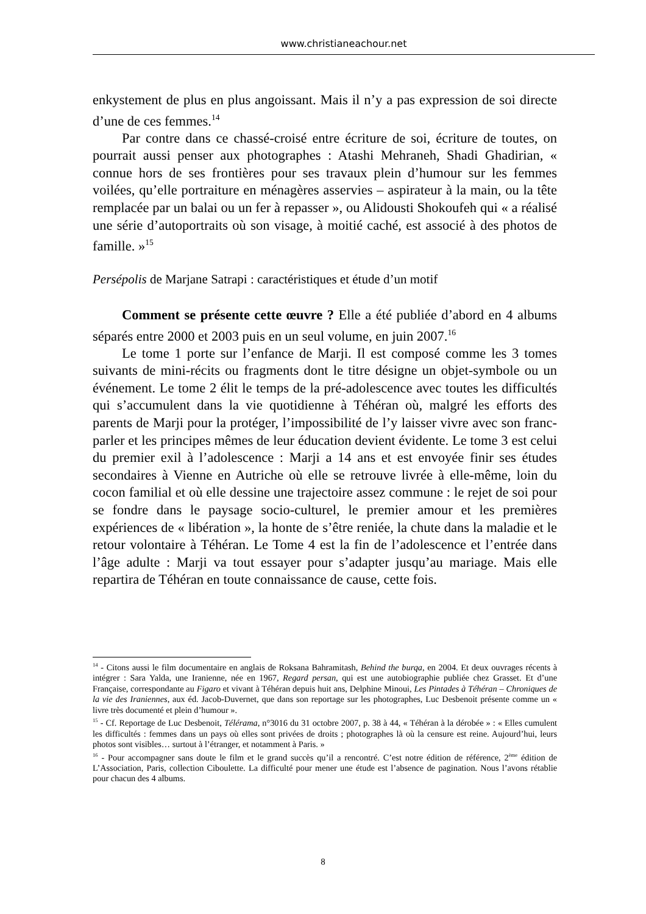www.christianeachour.net
enkystement de plus en plus angoissant. Mais il n’y a pas expression de soi directe d’une de ces femmes.<sup>14</sup>
Par contre dans ce chassé-croisé entre écriture de soi, écriture de toutes, on pourrait aussi penser aux photographes : Atashi Mehraneh, Shadi Ghadirian, « connue hors de ses frontières pour ses travaux plein d’humour sur les femmes voilées, qu’elle portraiture en ménagères asservies – aspirateur à la main, ou la tête remplacée par un balai ou un fer à repasser », ou Alidousti Shokoufeh qui « a réalisé une série d’autoportraits où son visage, à moitié caché, est associé à des photos de famille. »<sup>15</sup>
Persépolis de Marjane Satrapi : caractéristiques et étude d’un motif
Comment se présente cette œuvre ? Elle a été publiée d’abord en 4 albums séparés entre 2000 et 2003 puis en un seul volume, en juin 2007.<sup>16</sup>
Le tome 1 porte sur l’enfance de Marji. Il est composé comme les 3 tomes suivants de mini-récits ou fragments dont le titre désigne un objet-symbole ou un événement. Le tome 2 élit le temps de la pré-adolescence avec toutes les difficultés qui s’accumulent dans la vie quotidienne à Téhéran où, malgré les efforts des parents de Marji pour la protéger, l’impossibilité de l’y laisser vivre avec son franc-parler et les principes mêmes de leur éducation devient évidente. Le tome 3 est celui du premier exil à l’adolescence : Marji a 14 ans et est envoyée finir ses études secondaires à Vienne en Autriche où elle se retrouve livrée à elle-même, loin du cocon familial et où elle dessine une trajectoire assez commune : le rejet de soi pour se fondre dans le paysage socio-culturel, le premier amour et les premières expériences de « libération », la honte de s’être reniée, la chute dans la maladie et le retour volontaire à Téhéran. Le Tome 4 est la fin de l’adolescence et l’entrée dans l’âge adulte : Marji va tout essayer pour s’adapter jusqu’au mariage. Mais elle repartira de Téhéran en toute connaissance de cause, cette fois.
<sup>14</sup> - Citons aussi le film documentaire en anglais de Roksana Bahramitash, Behind the burqa, en 2004. Et deux ouvrages récents à intégrer : Sara Yalda, une Iranienne, née en 1967, Regard persan, qui est une autobiographie publiée chez Grasset. Et d’une Française, correspondante au Figaro et vivant à Téhéran depuis huit ans, Delphine Minoui, Les Pintades à Téhéran – Chroniques de la vie des Iraniennes, aux éd. Jacob-Duvernet, que dans son reportage sur les photographes, Luc Desbenoit présente comme un « livre très documenté et plein d’humour ».
<sup>15</sup> - Cf. Reportage de Luc Desbenoit, Télérama, n°3016 du 31 octobre 2007, p. 38 à 44, « Téhéran à la dérobée » : « Elles cumulent les difficultés : femmes dans un pays où elles sont privées de droits ; photographes là où la censure est reine. Aujourd’hui, leurs photos sont visibles… surtout à l’étranger, et notamment à Paris. »
<sup>16</sup> - Pour accompagner sans doute le film et le grand succès qu’il a rencontré. C’est notre édition de référence, 2<sup>ème</sup> édition de L’Association, Paris, collection Ciboulette. La difficulté pour mener une étude est l’absence de pagination. Nous l’avons rétablie pour chacun des 4 albums.
8